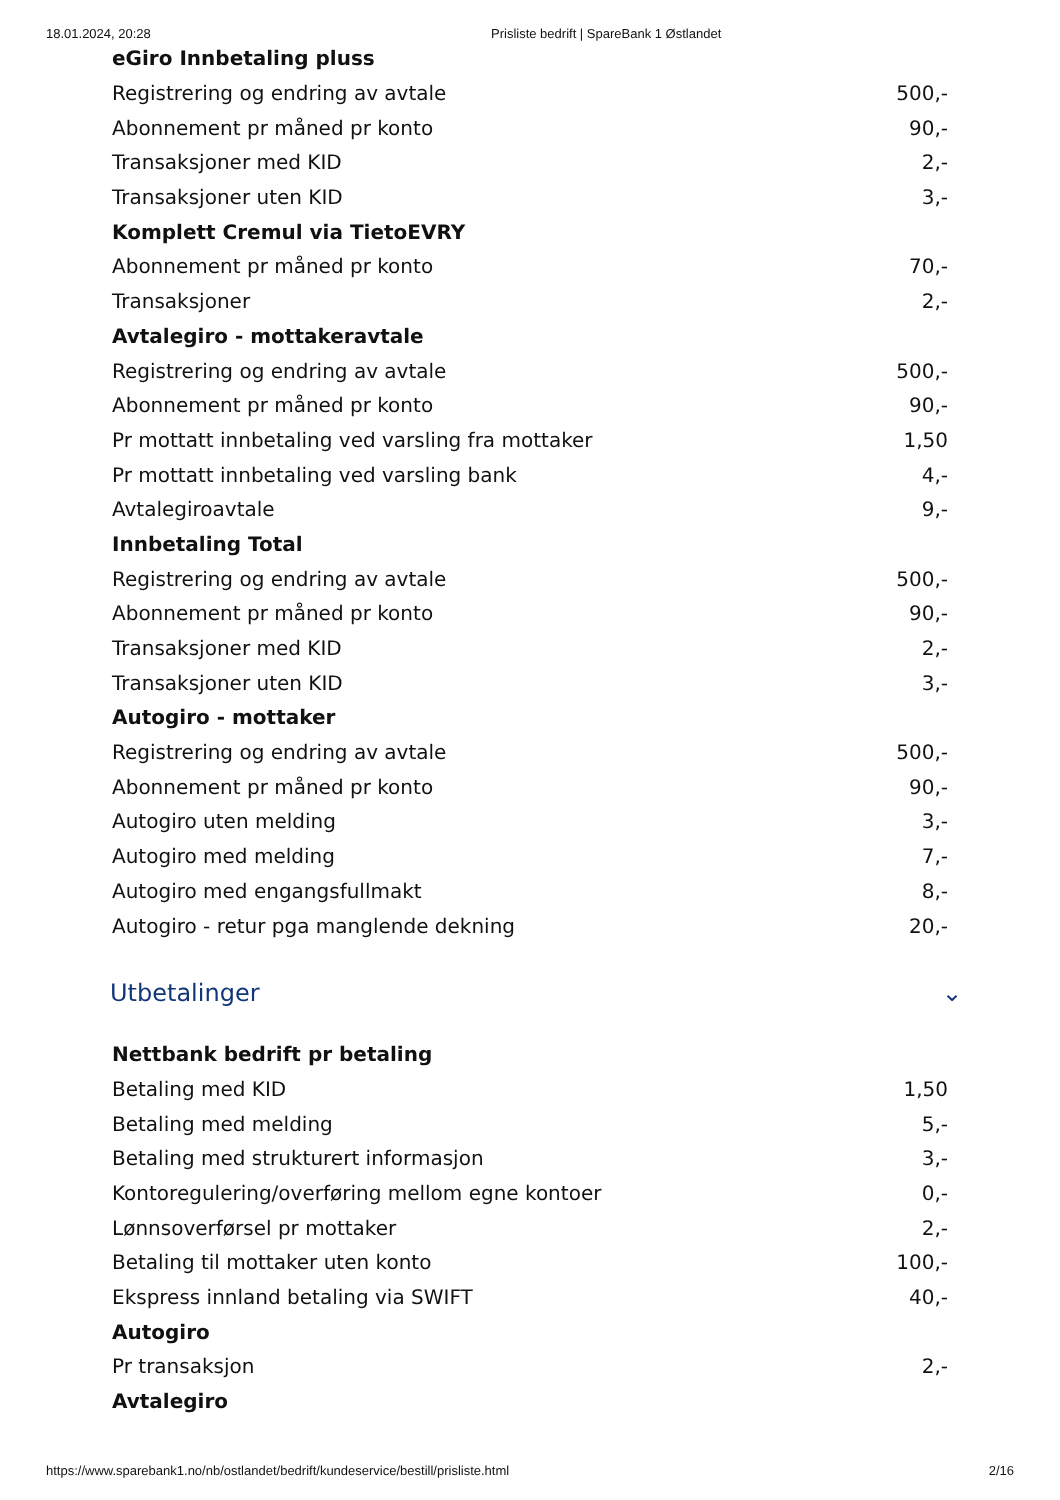18.01.2024, 20:28 Prisliste bedrift | SpareBank 1 Østlandet
| eGiro Innbetaling pluss | |
| --- | --- |
| Registrering og endring av avtale | 500,- |
| Abonnement pr måned pr konto | 90,- |
| Transaksjoner med KID | 2,- |
| Transaksjoner uten KID | 3,- |
| Komplett Cremul via TietoEVRY | |
| Abonnement pr måned pr konto | 70,- |
| Transaksjoner | 2,- |
| Avtalegiro - mottakeravtale | |
| Registrering og endring av avtale | 500,- |
| Abonnement pr måned pr konto | 90,- |
| Pr mottatt innbetaling ved varsling fra mottaker | 1,50 |
| Pr mottatt innbetaling ved varsling bank | 4,- |
| Avtalegiroavtale | 9,- |
| Innbetaling Total | |
| Registrering og endring av avtale | 500,- |
| Abonnement pr måned pr konto | 90,- |
| Transaksjoner med KID | 2,- |
| Transaksjoner uten KID | 3,- |
| Autogiro - mottaker | |
| Registrering og endring av avtale | 500,- |
| Abonnement pr måned pr konto | 90,- |
| Autogiro uten melding | 3,- |
| Autogiro med melding | 7,- |
| Autogiro med engangsfullmakt | 8,- |
| Autogiro - retur pga manglende dekning | 20,- |
Utbetalinger ⌄
| Nettbank bedrift pr betaling | |
| --- | --- |
| Betaling med KID | 1,50 |
| Betaling med melding | 5,- |
| Betaling med strukturert informasjon | 3,- |
| Kontoregulering/overføring mellom egne kontoer | 0,- |
| Lønnsoverførsel pr mottaker | 2,- |
| Betaling til mottaker uten konto | 100,- |
| Ekspress innland betaling via SWIFT | 40,- |
| Autogiro | |
| Pr transaksjon | 2,- |
| Avtalegiro | |
https://www.sparebank1.no/nb/ostlandet/bedrift/kundeservice/bestill/prisliste.html 2/16